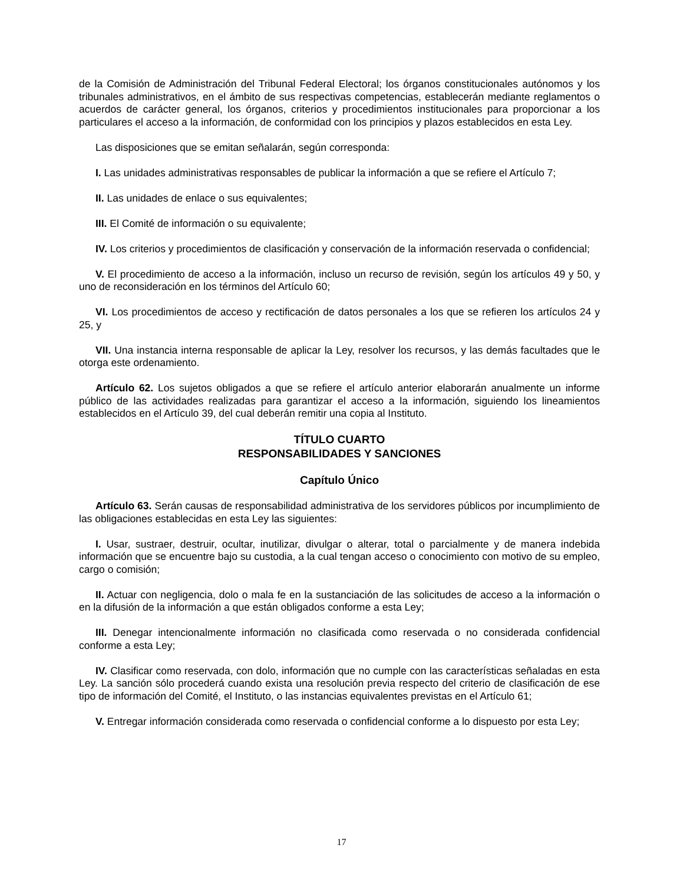de la Comisión de Administración del Tribunal Federal Electoral; los órganos constitucionales autónomos y los tribunales administrativos, en el ámbito de sus respectivas competencias, establecerán mediante reglamentos o acuerdos de carácter general, los órganos, criterios y procedimientos institucionales para proporcionar a los particulares el acceso a la información, de conformidad con los principios y plazos establecidos en esta Ley.
Las disposiciones que se emitan señalarán, según corresponda:
I. Las unidades administrativas responsables de publicar la información a que se refiere el Artículo 7;
II. Las unidades de enlace o sus equivalentes;
III. El Comité de información o su equivalente;
IV. Los criterios y procedimientos de clasificación y conservación de la información reservada o confidencial;
V. El procedimiento de acceso a la información, incluso un recurso de revisión, según los artículos 49 y 50, y uno de reconsideración en los términos del Artículo 60;
VI. Los procedimientos de acceso y rectificación de datos personales a los que se refieren los artículos 24 y 25, y
VII. Una instancia interna responsable de aplicar la Ley, resolver los recursos, y las demás facultades que le otorga este ordenamiento.
Artículo 62. Los sujetos obligados a que se refiere el artículo anterior elaborarán anualmente un informe público de las actividades realizadas para garantizar el acceso a la información, siguiendo los lineamientos establecidos en el Artículo 39, del cual deberán remitir una copia al Instituto.
TÍTULO CUARTO
RESPONSABILIDADES Y SANCIONES
Capítulo Único
Artículo 63. Serán causas de responsabilidad administrativa de los servidores públicos por incumplimiento de las obligaciones establecidas en esta Ley las siguientes:
I. Usar, sustraer, destruir, ocultar, inutilizar, divulgar o alterar, total o parcialmente y de manera indebida información que se encuentre bajo su custodia, a la cual tengan acceso o conocimiento con motivo de su empleo, cargo o comisión;
II. Actuar con negligencia, dolo o mala fe en la sustanciación de las solicitudes de acceso a la información o en la difusión de la información a que están obligados conforme a esta Ley;
III. Denegar intencionalmente información no clasificada como reservada o no considerada confidencial conforme a esta Ley;
IV. Clasificar como reservada, con dolo, información que no cumple con las características señaladas en esta Ley. La sanción sólo procederá cuando exista una resolución previa respecto del criterio de clasificación de ese tipo de información del Comité, el Instituto, o las instancias equivalentes previstas en el Artículo 61;
V. Entregar información considerada como reservada o confidencial conforme a lo dispuesto por esta Ley;
17